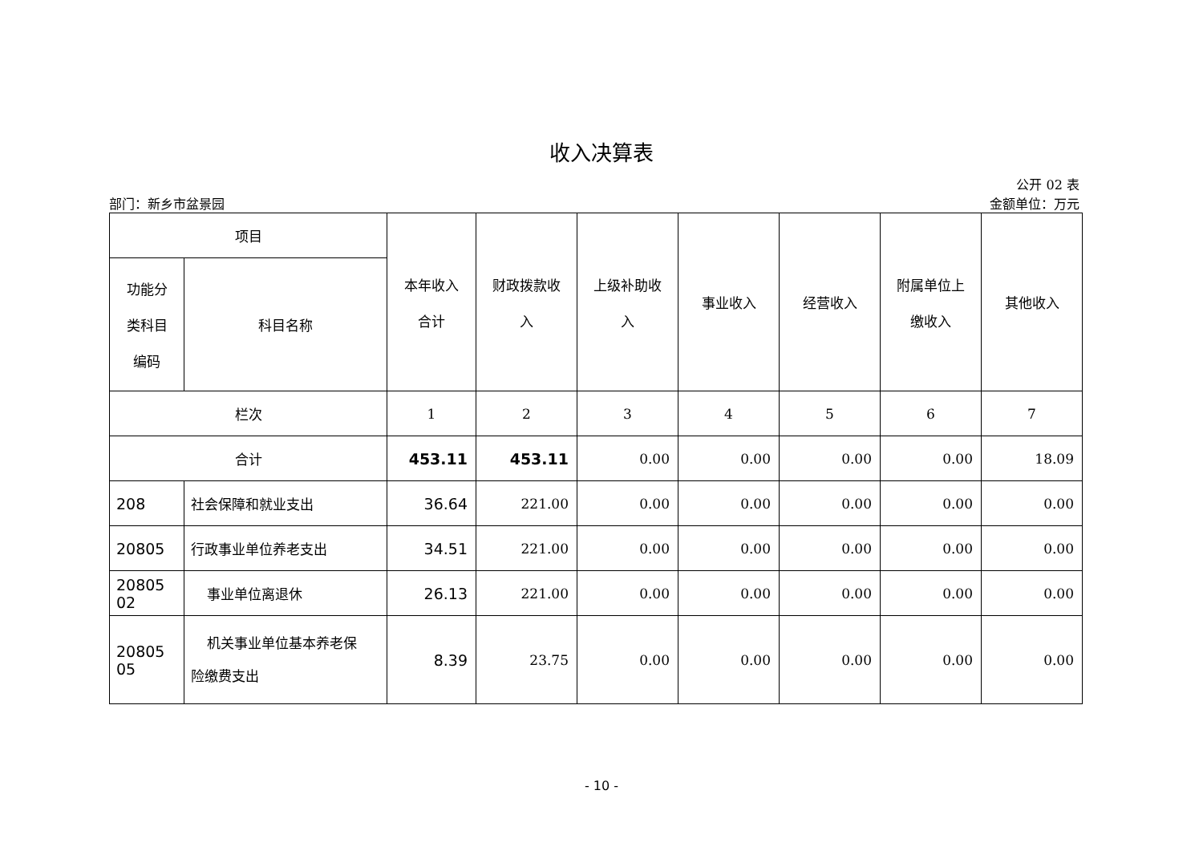收入决算表
公开 02 表
部门：新乡市盆景园 金额单位：万元
| 项目 | | 本年收入 合计 | 财政拨款收 入 | 上级补助收 入 | 事业收入 | 经营收入 | 附属单位上 缴收入 | 其他收入 |
| --- | --- | --- | --- | --- | --- | --- | --- | --- |
| 功能分 类科目 编码 | 科目名称 | | | | | | | |
| 栏次 | | 1 | 2 | 3 | 4 | 5 | 6 | 7 |
| 合计 | | 453.11 | 453.11 | 0.00 | 0.00 | 0.00 | 0.00 | 18.09 |
| 208 | 社会保障和就业支出 | 36.64 | 221.00 | 0.00 | 0.00 | 0.00 | 0.00 | 0.00 |
| 20805 | 行政事业单位养老支出 | 34.51 | 221.00 | 0.00 | 0.00 | 0.00 | 0.00 | 0.00 |
| 20805 02 | 事业单位离退休 | 26.13 | 221.00 | 0.00 | 0.00 | 0.00 | 0.00 | 0.00 |
| 20805 05 | 机关事业单位基本养老保 险缴费支出 | 8.39 | 23.75 | 0.00 | 0.00 | 0.00 | 0.00 | 0.00 |
- 10 -